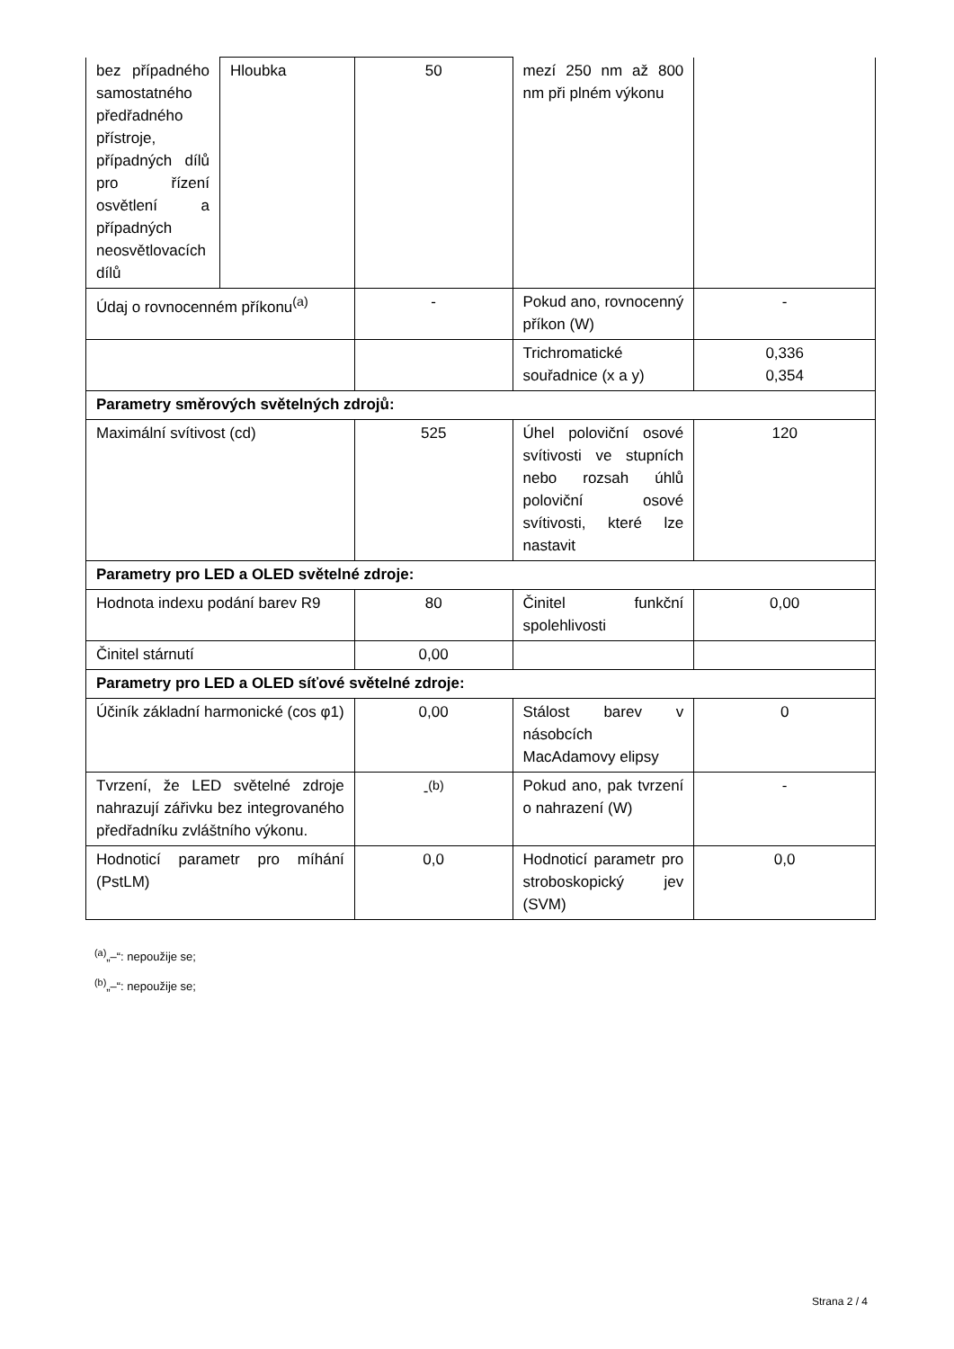| bez případného samostatného předřadného přístroje, případných dílů pro řízení osvětlení a případných neosvětlovacích dílů | Hloubka | 50 | mezí 250 nm až 800 nm při plném výkonu | |
| Údaj o rovnocenném příkonu<sup>(a)</sup> | | - | Pokud ano, rovnocenný příkon (W) | - |
| | | | Trichromatické souřadnice (x a y) | 0,336 0,354 |
| Parametry směrových světelných zdrojů: | | | | |
| Maximální svítivost (cd) | | 525 | Úhel poloviční osové svítivosti ve stupních nebo rozsah úhlů poloviční osové svítivosti, které lze nastavit | 120 |
| Parametry pro LED a OLED světelné zdroje: | | | | |
| Hodnota indexu podání barev R9 | | 80 | Činitel funkční spolehlivosti | 0,00 |
| Činitel stárnutí | | 0,00 | | |
| Parametry pro LED a OLED síťové světelné zdroje: | | | | |
| Účiník základní harmonické (cos φ1) | | 0,00 | Stálost barev v násobcích MacAdamovy elipsy | 0 |
| Tvrzení, že LED světelné zdroje nahrazují zářivku bez integrovaného předřadníku zvláštního výkonu. | | -<sup>(b)</sup> | Pokud ano, pak tvrzení o nahrazení (W) | - |
| Hodnoticí parametr pro míhání (PstLM) | | 0,0 | Hodnoticí parametr pro stroboskopický jev (SVM) | 0,0 |
<sup>(a)</sup>„–“: nepoužije se;
<sup>(b)</sup>„–“: nepoužije se;
Strana 2 / 4